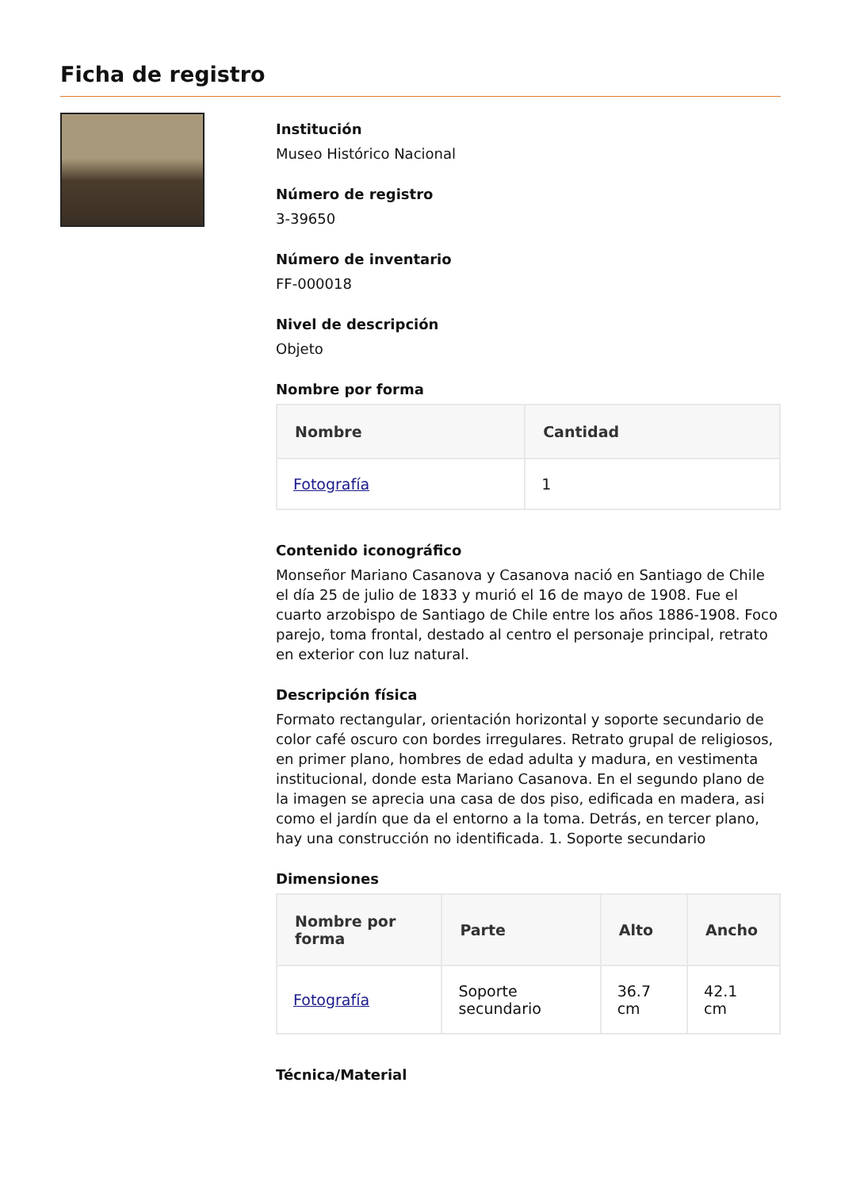Ficha de registro
Institución
Museo Histórico Nacional
Número de registro
3-39650
Número de inventario
FF-000018
Nivel de descripción
Objeto
Nombre por forma
| Nombre | Cantidad |
| --- | --- |
| Fotografía | 1 |
Contenido iconográfico
Monseñor Mariano Casanova y Casanova nació en Santiago de Chile el día 25 de julio de 1833 y murió el 16 de mayo de 1908. Fue el cuarto arzobispo de Santiago de Chile entre los años 1886-1908. Foco parejo, toma frontal, destado al centro el personaje principal, retrato en exterior con luz natural.
Descripción física
Formato rectangular, orientación horizontal y soporte secundario de color café oscuro con bordes irregulares. Retrato grupal de religiosos, en primer plano, hombres de edad adulta y madura, en vestimenta institucional, donde esta Mariano Casanova. En el segundo plano de la imagen se aprecia una casa de dos piso, edificada en madera, asi como el jardín que da el entorno a la toma. Detrás, en tercer plano, hay una construcción no identificada. 1. Soporte secundario
Dimensiones
| Nombre por forma | Parte | Alto | Ancho |
| --- | --- | --- | --- |
| Fotografía | Soporte secundario | 36.7 cm | 42.1 cm |
Técnica/Material